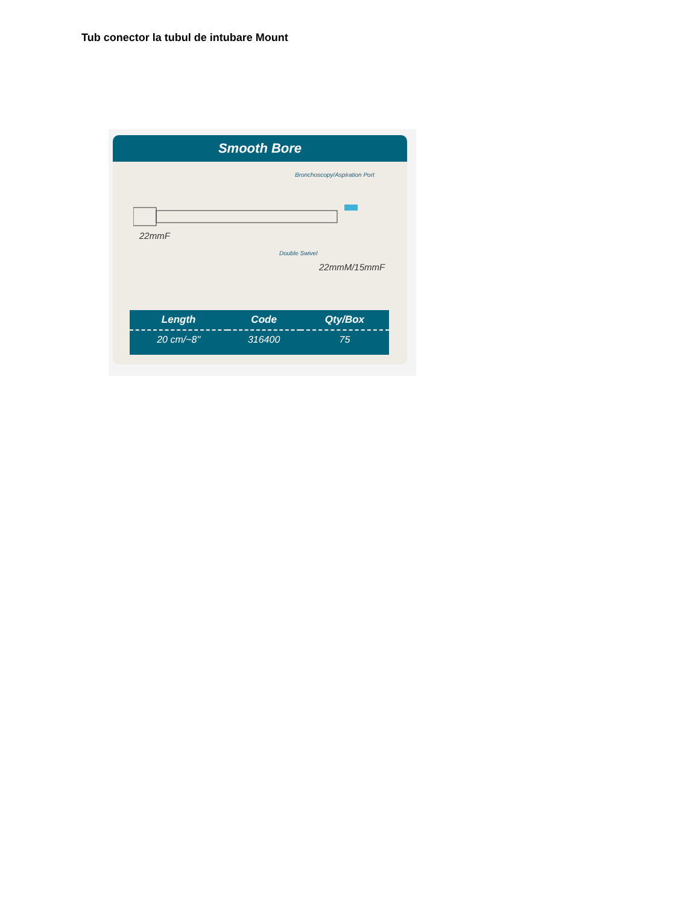Tub conector la tubul de intubare Mount
Smooth Bore
Bronchoscopy/Aspiration Port
22mmF
Double Swivel
22mmM/15mmF
| Length | Code | Qty/Box |
| --- | --- | --- |
| 20 cm/~8" | 316400 | 75 |